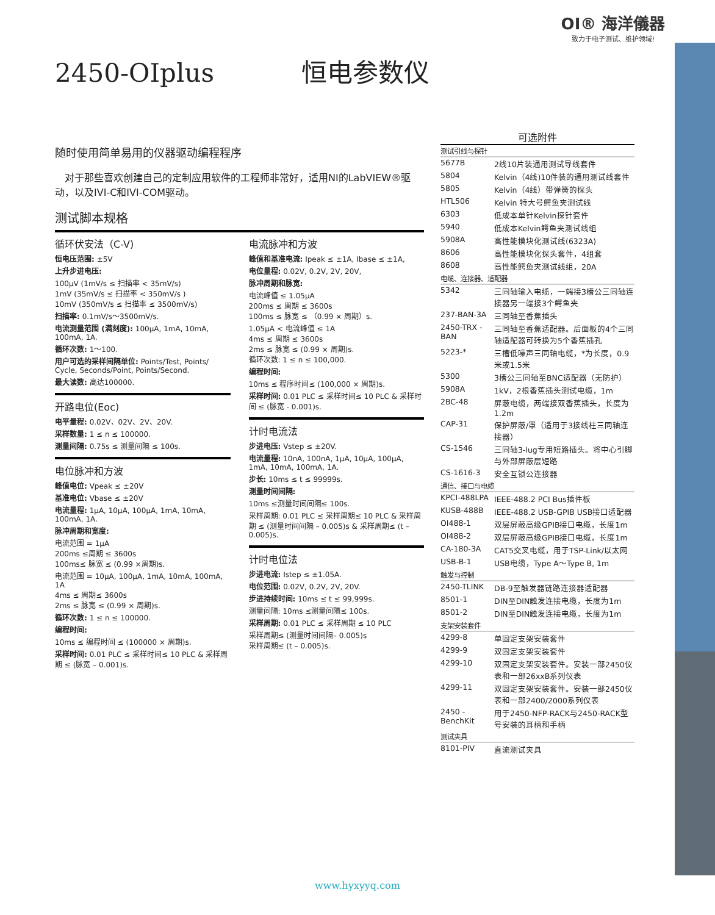OI® 海洋儀器
致力于电子测试、维护领域!
2450-OIplus 恒电参数仪
随时使用简单易用的仪器驱动编程程序
　对于那些喜欢创建自己的定制应用软件的工程师非常好，适用NI的LabVIEW®驱动，以及IVI-C和IVI-COM驱动。
测试脚本规格
循环伏安法（C-V)
恒电压范围: ±5V
上升步进电压:
100μV (1mV/s ≤ 扫描率 < 35mV/s)
1mV (35mV/s ≤ 扫描率 < 350mV/s )
10mV (350mV/s ≤ 扫描率 ≤ 3500mV/s)
扫描率: 0.1mV/s～3500mV/s.
电流测量范围 (满刻度): 100μA, 1mA, 10mA, 100mA, 1A.
循环次数: 1～100.
用户可选的采样间隔单位: Points/Test, Points/ Cycle, Seconds/Point, Points/Second.
最大读数: 高达100000.
开路电位(Eoc)
电平量程: 0.02V、02V、2V、20V.
采样数量: 1 ≤ n ≤ 100000.
测量间隔: 0.75s ≤ 测量间隔 ≤ 100s.
电位脉冲和方波
峰值电位: Vpeak ≤ ±20V
基准电位: Vbase ≤ ±20V
电流量程: 1μA, 10μA, 100μA, 1mA, 10mA, 100mA, 1A.
脉冲周期和宽度:
电流范围 = 1μA
200ms ≤周期 ≤ 3600s
100ms≤ 脉宽 ≤ (0.99 ×周期)s.
电流范围 = 10μA, 100μA, 1mA, 10mA, 100mA, 1A
4ms ≤ 周期≤ 3600s
2ms ≤ 脉宽 ≤ (0.99 × 周期)s.
循环次数: 1 ≤ n ≤ 100000.
编程时间:
10ms ≤ 编程时间 ≤ (100000 × 周期)s.
采样时间: 0.01 PLC ≤ 采样时间≤ 10 PLC & 采样周期 ≤ (脉宽 – 0.001)s.
电流脉冲和方波
峰值和基准电流: Ipeak ≤ ±1A, Ibase ≤ ±1A,
电位量程: 0.02V, 0.2V, 2V, 20V,
脉冲周期和脉宽:
电流峰值 ≤ 1.05μA
200ms ≤ 周期 ≤ 3600s
100ms ≤ 脉宽 ≤ （0.99 × 周期）s.
1.05μA < 电流峰值 ≤ 1A
4ms ≤ 周期 ≤ 3600s
2ms ≤ 脉宽 ≤ (0.99 × 周期)s.
循环次数: 1 ≤ n ≤ 100,000.
编程时间:
10ms ≤ 程序时间≤ (100,000 × 周期)s.
采样时间: 0.01 PLC ≤ 采样时间≤ 10 PLC & 采样时间 ≤ (脉宽 - 0.001)s.
计时电流法
步进电压: Vstep ≤ ±20V.
电流量程: 10nA, 100nA, 1μA, 10μA, 100μA, 1mA, 10mA, 100mA, 1A.
步长: 10ms ≤ t ≤ 99999s.
测量时间间隔:
10ms ≤测量时间间隔≤ 100s.
采样周期: 0.01 PLC ≤ 采样周期≤ 10 PLC & 采样周期 ≤ (测量时间间隔 – 0.005)s & 采样周期≤ (t – 0.005)s.
计时电位法
步进电流: Istep ≤ ±1.05A.
电位范围: 0.02V, 0.2V, 2V, 20V.
步进持续时间: 10ms ≤ t ≤ 99,999s.
测量间隔: 10ms ≤测量间隔≤ 100s.
采样周期: 0.01 PLC ≤ 采样周期 ≤ 10 PLC
采样周期≤ (测量时间间隔– 0.005)s
采样周期≤ (t – 0.005)s.
可选附件
| 测试引线与探针 | |
| 5677B | 2线10片装通用测试导线套件 |
| 5804 | Kelvin（4线)10件装的通用测试线套件 |
| 5805 | Kelvin（4线）带弹簧的探头 |
| HTL506 | Kelvin 特大号鳄鱼夹测试线 |
| 6303 | 低成本单针Kelvin探针套件 |
| 5940 | 低成本Kelvin鳄鱼夹测试线组 |
| 5908A | 高性能模块化测试线(6323A) |
| 8606 | 高性能模块化探头套件，4组套 |
| 8608 | 高性能鳄鱼夹测试线组，20A |
| 电缆、连接器、适配器 | |
| 5342 | 三同轴输入电缆，一端接3槽公三同轴连接器另一端接3个鳄鱼夹 |
| 237-BAN-3A | 三同轴至香蕉插头 |
| 2450-TRX -BAN | 三同轴至香蕉适配器。后面板的4个三同轴适配器可转换为5个香蕉插孔 |
| 5223-* | 三槽低噪声三同轴电缆，*为长度，0.9米或1.5米 |
| 5300 | 3槽公三同轴至BNC适配器（无防护） |
| 5908A | 1kV，2根香蕉插头测试电缆，1m |
| 2BC-48 | 屏蔽电缆，两端接双香蕉插头，长度为1.2m |
| CAP-31 | 保护屏蔽/罩（适用于3接线柱三同轴连接器） |
| CS-1546 | 三同轴3-lug专用短路插头。将中心引脚与外部屏蔽层短路 |
| CS-1616-3 | 安全互锁公连接器 |
| 通信、接口与电缆 | |
| KPCI-488LPA | IEEE-488.2 PCI Bus插件板 |
| KUSB-488B | IEEE-488.2 USB-GPIB USB接口适配器 |
| OI488-1 | 双层屏蔽高级GPIB接口电缆，长度1m |
| OI488-2 | 双层屏蔽高级GPIB接口电缆，长度1m |
| CA-180-3A | CAT5交叉电缆，用于TSP-Link/以太网 |
| USB-B-1 | USB电缆，Type A～Type B, 1m |
| 触发与控制 | |
| 2450-TLINK | DB-9至触发器链路连接器适配器 |
| 8501-1 | DIN至DIN触发连接电缆，长度为1m |
| 8501-2 | DIN至DIN触发连接电缆，长度为1m |
| 支架安装套件 | |
| 4299-8 | 单固定支架安装套件 |
| 4299-9 | 双固定支架安装套件 |
| 4299-10 | 双固定支架安装套件。安装一部2450仪表和一部26xxB系列仪表 |
| 4299-11 | 双固定支架安装套件。安装一部2450仪表和一部2400/2000系列仪表 |
| 2450 -BenchKit | 用于2450-NFP-RACK与2450-RACK型号安装的耳柄和手柄 |
| 测试夹具 | |
| 8101-PIV | 直流测试夹具 |
www.hyxyyq.com